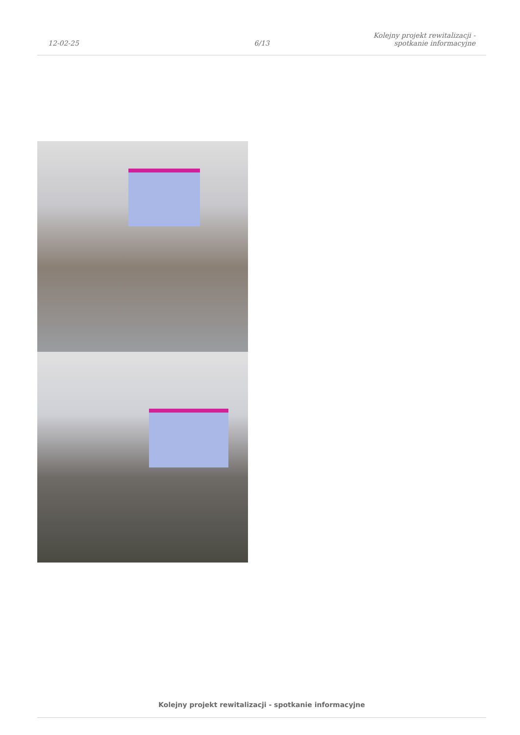12-02-25
6/13
Kolejny projekt rewitalizacji - spotkanie informacyjne
Kolejny projekt rewitalizacji - spotkanie informacyjne